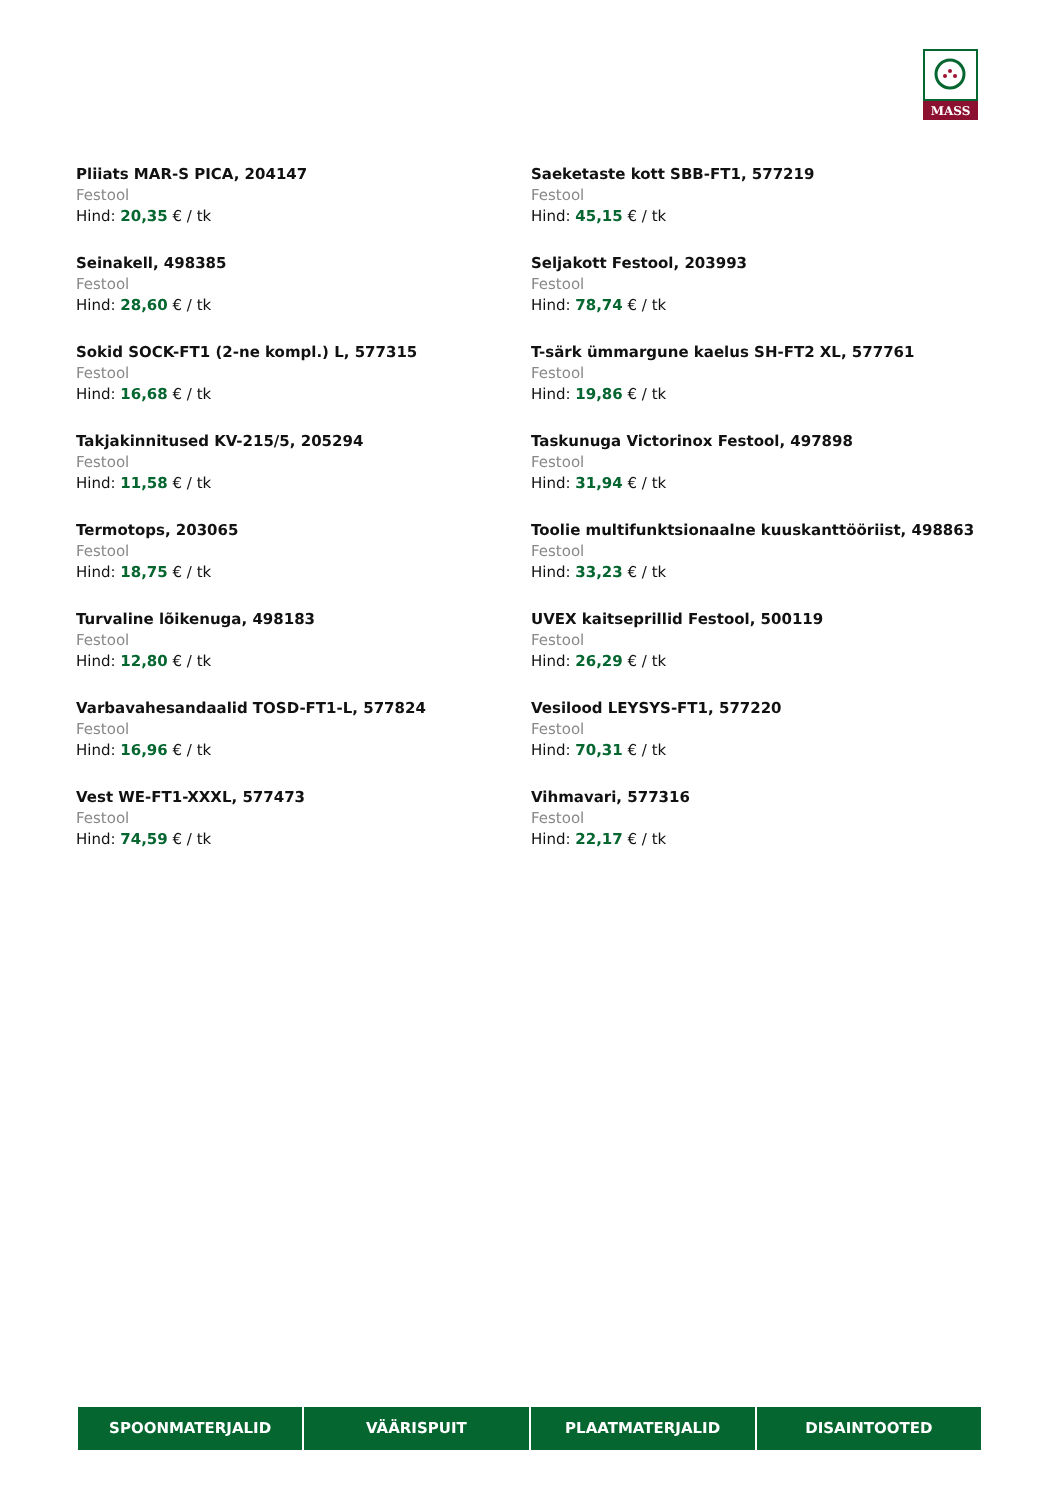MASS
Pliiats MAR-S PICA, 204147
Festool
Hind: 20,35 € / tk
Saeketaste kott SBB-FT1, 577219
Festool
Hind: 45,15 € / tk
Seinakell, 498385
Festool
Hind: 28,60 € / tk
Seljakott Festool, 203993
Festool
Hind: 78,74 € / tk
Sokid SOCK-FT1 (2-ne kompl.) L, 577315
Festool
Hind: 16,68 € / tk
T-särk ümmargune kaelus SH-FT2 XL, 577761
Festool
Hind: 19,86 € / tk
Takjakinnitused KV-215/5, 205294
Festool
Hind: 11,58 € / tk
Taskunuga Victorinox Festool, 497898
Festool
Hind: 31,94 € / tk
Termotops, 203065
Festool
Hind: 18,75 € / tk
Toolie multifunktsionaalne kuuskanttööriist, 498863
Festool
Hind: 33,23 € / tk
Turvaline lõikenuga, 498183
Festool
Hind: 12,80 € / tk
UVEX kaitseprillid Festool, 500119
Festool
Hind: 26,29 € / tk
Varbavahesandaalid TOSD-FT1-L, 577824
Festool
Hind: 16,96 € / tk
Vesilood LEYSYS-FT1, 577220
Festool
Hind: 70,31 € / tk
Vest WE-FT1-XXXL, 577473
Festool
Hind: 74,59 € / tk
Vihmavari, 577316
Festool
Hind: 22,17 € / tk
SPOONMATERJALID VÄÄRISPUIT PLAATMATERJALID DISAINTOOTED